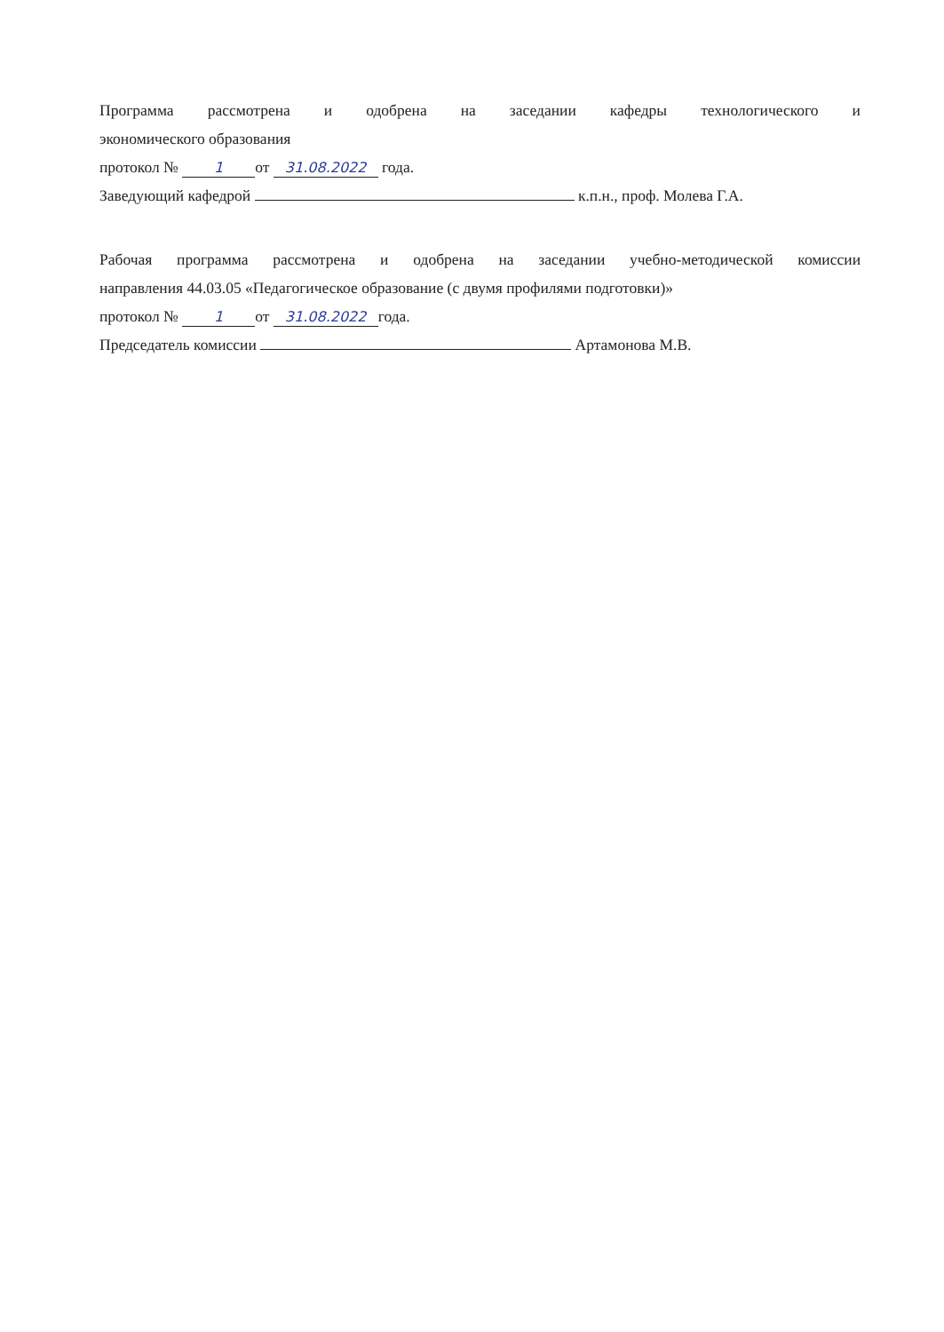Программа рассмотрена и одобрена на заседании кафедры технологического и
экономического образования
протокол № 1 от 31.08.2022 года.
Заведующий кафедрой к.п.н., проф. Молева Г.А.
Рабочая программа рассмотрена и одобрена на заседании учебно-методической комиссии
направления 44.03.05 «Педагогическое образование (с двумя профилями подготовки)»
протокол № 1 от 31.08.2022 года.
Председатель комиссии Артамонова М.В.